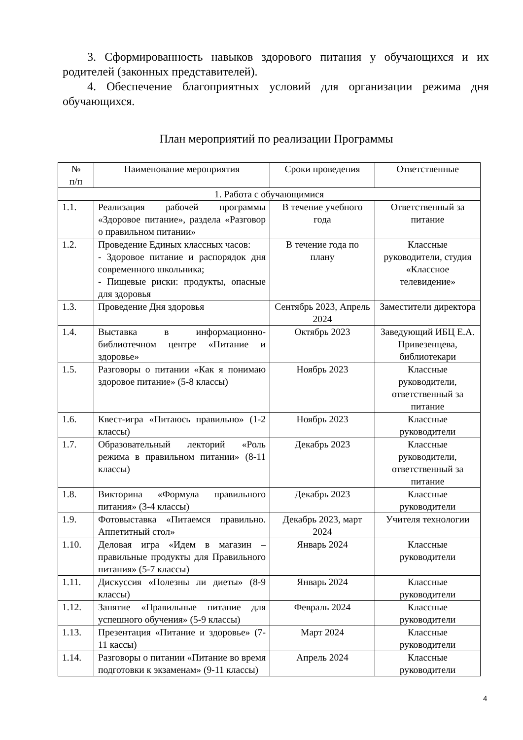3. Сформированность навыков здорового питания у обучающихся и их родителей (законных представителей).
4. Обеспечение благоприятных условий для организации режима дня обучающихся.
План мероприятий по реализации Программы
| № п/п | Наименование мероприятия | Сроки проведения | Ответственные |
| --- | --- | --- | --- |
| 1. Работа с обучающимися | | | |
| 1.1. | Реализация рабочей программы «Здоровое питание», раздела «Разговор о правильном питании» | В течение учебного года | Ответственный за питание |
| 1.2. | Проведение Единых классных часов: - Здоровое питание и распорядок дня современного школьника; - Пищевые риски: продукты, опасные для здоровья | В течение года по плану | Классные руководители, студия «Классное телевидение» |
| 1.3. | Проведение Дня здоровья | Сентябрь 2023, Апрель 2024 | Заместители директора |
| 1.4. | Выставка в информационно-библиотечном центре «Питание и здоровье» | Октябрь 2023 | Заведующий ИБЦ Е.А. Привезенцева, библиотекари |
| 1.5. | Разговоры о питании «Как я понимаю здоровое питание» (5-8 классы) | Ноябрь 2023 | Классные руководители, ответственный за питание |
| 1.6. | Квест-игра «Питаюсь правильно» (1-2 классы) | Ноябрь 2023 | Классные руководители |
| 1.7. | Образовательный лекторий «Роль режима в правильном питании» (8-11 классы) | Декабрь 2023 | Классные руководители, ответственный за питание |
| 1.8. | Викторина «Формула правильного питания» (3-4 классы) | Декабрь 2023 | Классные руководители |
| 1.9. | Фотовыставка «Питаемся правильно. Аппетитный стол» | Декабрь 2023, март 2024 | Учителя технологии |
| 1.10. | Деловая игра «Идем в магазин – правильные продукты для Правильного питания» (5-7 классы) | Январь 2024 | Классные руководители |
| 1.11. | Дискуссия «Полезны ли диеты» (8-9 классы) | Январь 2024 | Классные руководители |
| 1.12. | Занятие «Правильные питание для успешного обучения» (5-9 классы) | Февраль 2024 | Классные руководители |
| 1.13. | Презентация «Питание и здоровье» (7-11 кассы) | Март 2024 | Классные руководители |
| 1.14. | Разговоры о питании «Питание во время подготовки к экзаменам» (9-11 классы) | Апрель 2024 | Классные руководители |
4